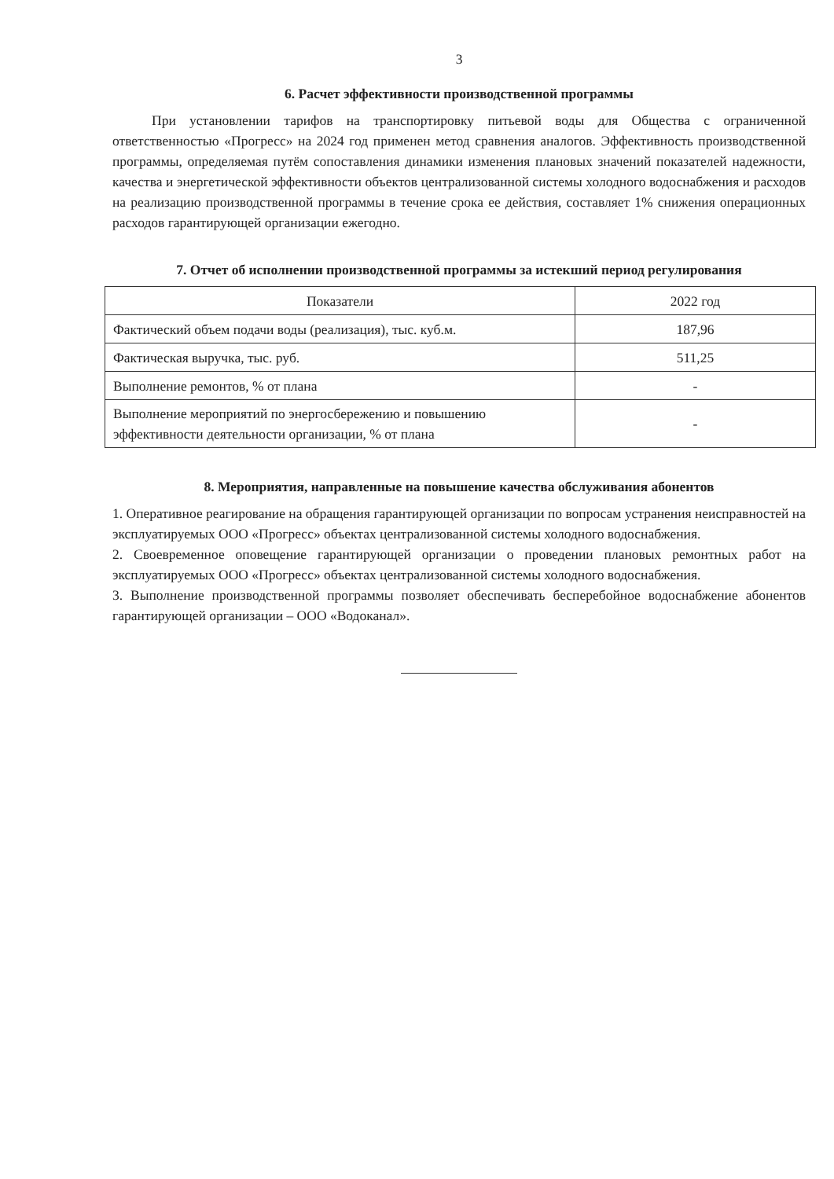3
6. Расчет эффективности производственной программы
При установлении тарифов на транспортировку питьевой воды для Общества с ограниченной ответственностью «Прогресс» на 2024 год применен метод сравнения аналогов. Эффективность производственной программы, определяемая путём сопоставления динамики изменения плановых значений показателей надежности, качества и энергетической эффективности объектов централизованной системы холодного водоснабжения и расходов на реализацию производственной программы в течение срока ее действия, составляет 1% снижения операционных расходов гарантирующей организации ежегодно.
7. Отчет об исполнении производственной программы за истекший период регулирования
| Показатели | 2022 год |
| Фактический объем подачи воды (реализация), тыс. куб.м. | 187,96 |
| Фактическая выручка, тыс. руб. | 511,25 |
| Выполнение ремонтов, % от плана | - |
| Выполнение мероприятий по энергосбережению и повышению эффективности деятельности организации, % от плана | - |
8. Мероприятия, направленные на повышение качества обслуживания абонентов
1. Оперативное реагирование на обращения гарантирующей организации по вопросам устранения неисправностей на эксплуатируемых ООО «Прогресс» объектах централизованной системы холодного водоснабжения.
2. Своевременное оповещение гарантирующей организации о проведении плановых ремонтных работ на эксплуатируемых ООО «Прогресс» объектах централизованной системы холодного водоснабжения.
3. Выполнение производственной программы позволяет обеспечивать бесперебойное водоснабжение абонентов гарантирующей организации – ООО «Водоканал».